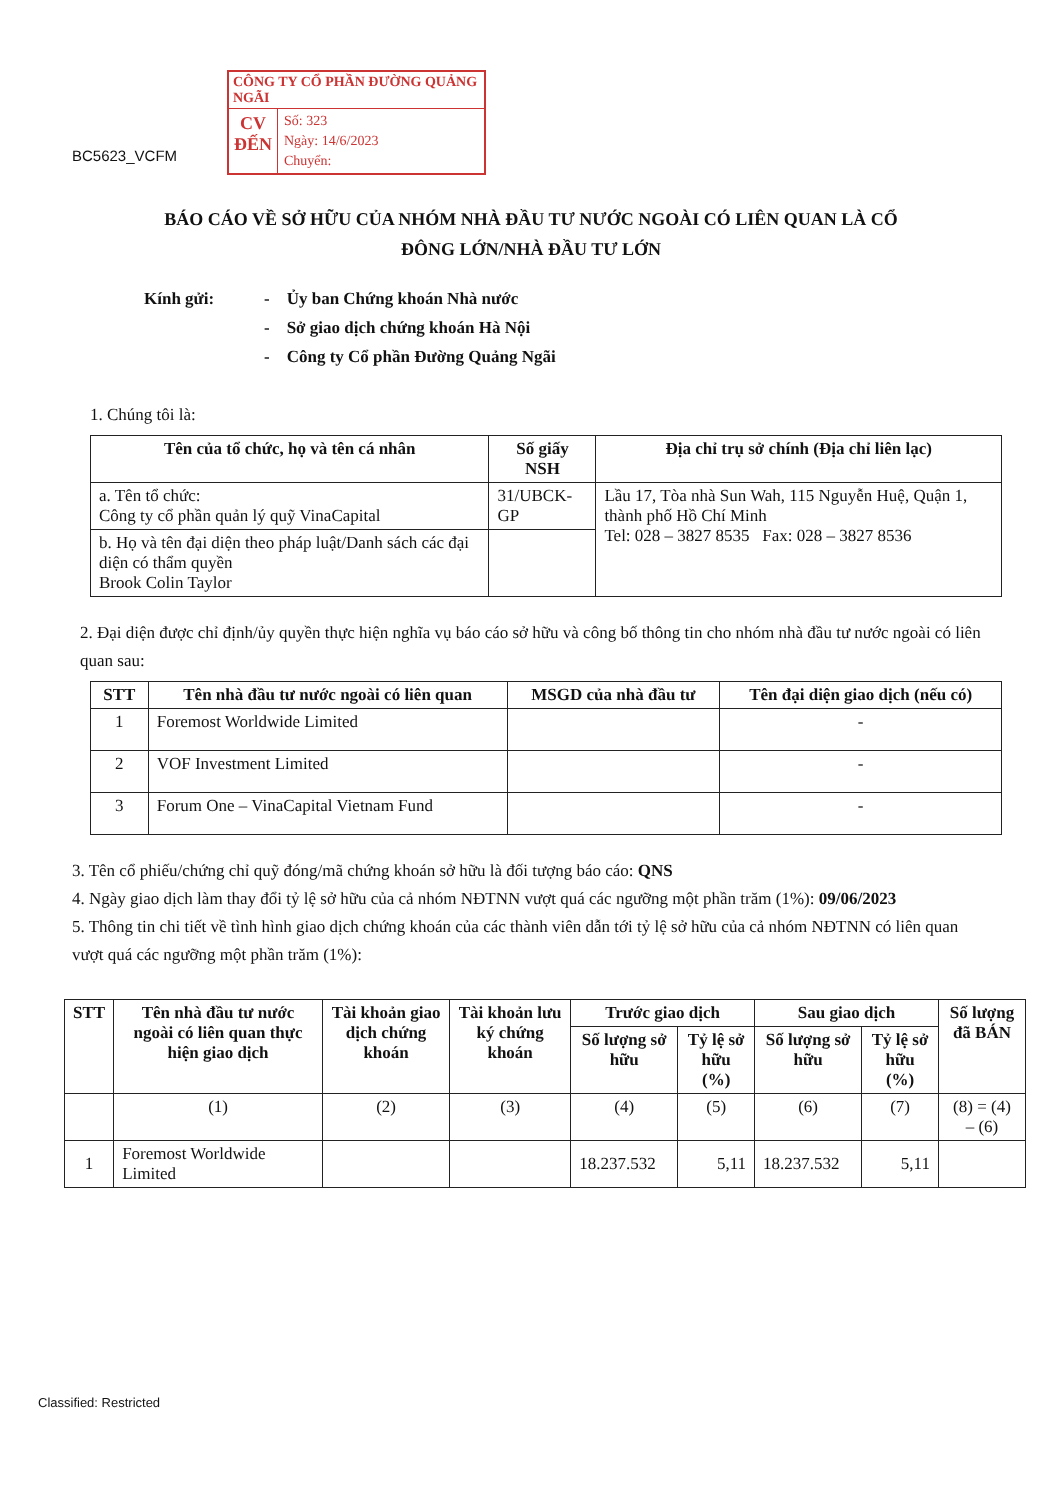CÔNG TY CỔ PHẦN ĐƯỜNG QUẢNG NGÃI
CV
ĐẾN
Số: 323
Ngày: 14/6/2023
Chuyển:
BC5623_VCFM
BÁO CÁO VỀ SỞ HỮU CỦA NHÓM NHÀ ĐẦU TƯ NƯỚC NGOÀI CÓ LIÊN QUAN LÀ CỔ
ĐÔNG LỚN/NHÀ ĐẦU TƯ LỚN
Kính gửi: - Ủy ban Chứng khoán Nhà nước
- Sở giao dịch chứng khoán Hà Nội
- Công ty Cổ phần Đường Quảng Ngãi
1. Chúng tôi là:
| Tên của tổ chức, họ và tên cá nhân | Số giấy NSH | Địa chỉ trụ sở chính (Địa chỉ liên lạc) |
| --- | --- | --- |
| a. Tên tổ chức: Công ty cổ phần quản lý quỹ VinaCapital | 31/UBCK-GP | Lầu 17, Tòa nhà Sun Wah, 115 Nguyễn Huệ, Quận 1, thành phố Hồ Chí Minh Tel: 028 – 3827 8535 Fax: 028 – 3827 8536 |
| b. Họ và tên đại diện theo pháp luật/Danh sách các đại diện có thẩm quyền Brook Colin Taylor | | |
2. Đại diện được chỉ định/ủy quyền thực hiện nghĩa vụ báo cáo sở hữu và công bố thông tin cho nhóm nhà đầu tư nước ngoài có liên quan sau:
| STT | Tên nhà đầu tư nước ngoài có liên quan | MSGD của nhà đầu tư | Tên đại diện giao dịch (nếu có) |
| --- | --- | --- | --- |
| 1 | Foremost Worldwide Limited | | - |
| 2 | VOF Investment Limited | | - |
| 3 | Forum One – VinaCapital Vietnam Fund | | - |
3. Tên cổ phiếu/chứng chỉ quỹ đóng/mã chứng khoán sở hữu là đối tượng báo cáo: QNS
4. Ngày giao dịch làm thay đổi tỷ lệ sở hữu của cả nhóm NĐTNN vượt quá các ngưỡng một phần trăm (1%): 09/06/2023
5. Thông tin chi tiết về tình hình giao dịch chứng khoán của các thành viên dẫn tới tỷ lệ sở hữu của cả nhóm NĐTNN có liên quan vượt quá các ngưỡng một phần trăm (1%):
| STT | Tên nhà đầu tư nước ngoài có liên quan thực hiện giao dịch | Tài khoản giao dịch chứng khoán | Tài khoản lưu ký chứng khoán | Trước giao dịch | | Sau giao dịch | | Số lượng đã BÁN |
| --- | --- | --- | --- | --- | --- | --- | --- | --- |
| | | | | Số lượng sở hữu | Tỷ lệ sở hữu (%) | Số lượng sở hữu | Tỷ lệ sở hữu (%) | |
| | (1) | (2) | (3) | (4) | (5) | (6) | (7) | (8) = (4) – (6) |
| 1 | Foremost Worldwide Limited | | | 18.237.532 | 5,11 | 18.237.532 | 5,11 | |
Classified: Restricted